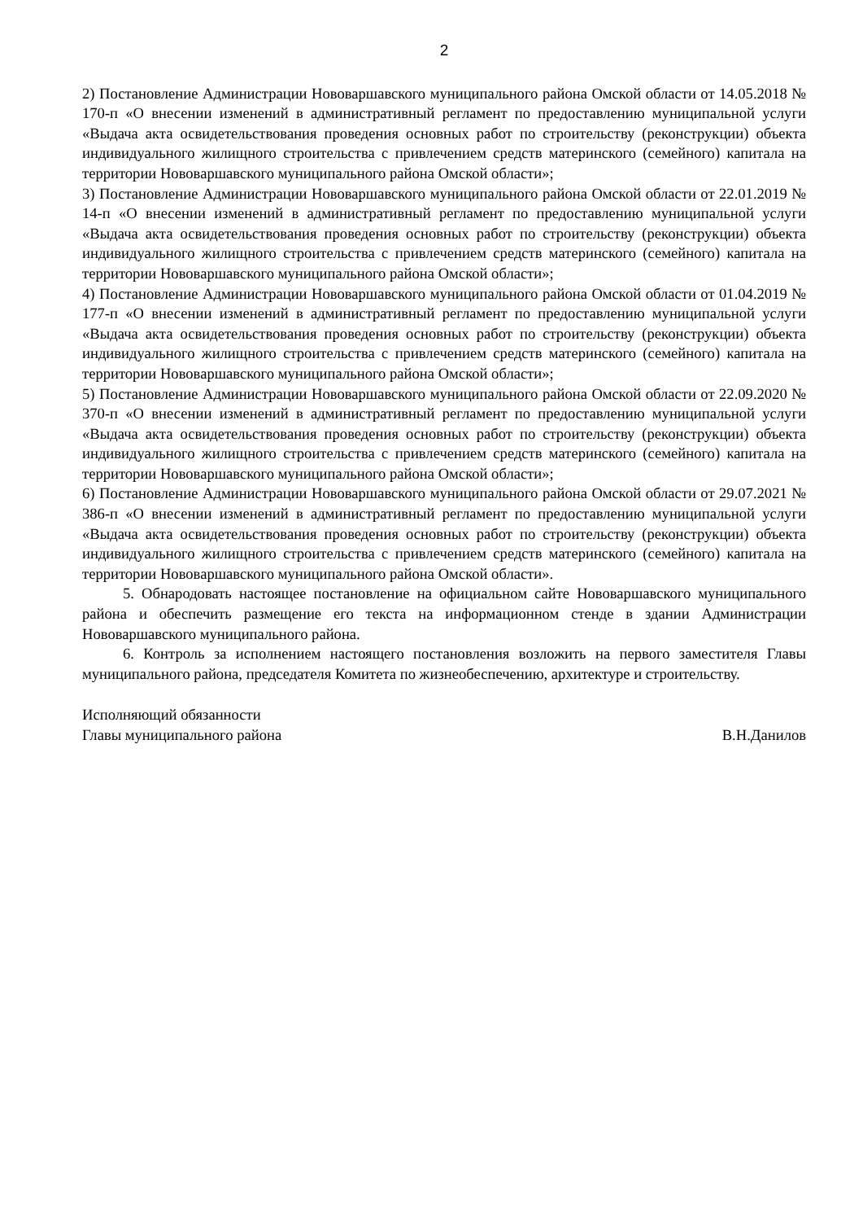2
2) Постановление Администрации Нововаршавского муниципального района Омской области от 14.05.2018 № 170-п «О внесении изменений в административный регламент по предоставлению муниципальной услуги «Выдача акта освидетельствования проведения основных работ по строительству (реконструкции) объекта индивидуального жилищного строительства с привлечением средств материнского (семейного) капитала на территории Нововаршавского муниципального района Омской области»;
3) Постановление Администрации Нововаршавского муниципального района Омской области от 22.01.2019 № 14-п «О внесении изменений в административный регламент по предоставлению муниципальной услуги «Выдача акта освидетельствования проведения основных работ по строительству (реконструкции) объекта индивидуального жилищного строительства с привлечением средств материнского (семейного) капитала на территории Нововаршавского муниципального района Омской области»;
4) Постановление Администрации Нововаршавского муниципального района Омской области от 01.04.2019 № 177-п «О внесении изменений в административный регламент по предоставлению муниципальной услуги «Выдача акта освидетельствования проведения основных работ по строительству (реконструкции) объекта индивидуального жилищного строительства с привлечением средств материнского (семейного) капитала на территории Нововаршавского муниципального района Омской области»;
5) Постановление Администрации Нововаршавского муниципального района Омской области от 22.09.2020 № 370-п «О внесении изменений в административный регламент по предоставлению муниципальной услуги «Выдача акта освидетельствования проведения основных работ по строительству (реконструкции) объекта индивидуального жилищного строительства с привлечением средств материнского (семейного) капитала на территории Нововаршавского муниципального района Омской области»;
6) Постановление Администрации Нововаршавского муниципального района Омской области от 29.07.2021 № 386-п «О внесении изменений в административный регламент по предоставлению муниципальной услуги «Выдача акта освидетельствования проведения основных работ по строительству (реконструкции) объекта индивидуального жилищного строительства с привлечением средств материнского (семейного) капитала на территории Нововаршавского муниципального района Омской области».
5. Обнародовать настоящее постановление на официальном сайте Нововаршавского муниципального района и обеспечить размещение его текста на информационном стенде в здании Администрации Нововаршавского муниципального района.
6. Контроль за исполнением настоящего постановления возложить на первого заместителя Главы муниципального района, председателя Комитета по жизнеобеспечению, архитектуре и строительству.
Исполняющий обязанности
Главы муниципального района
В.Н.Данилов